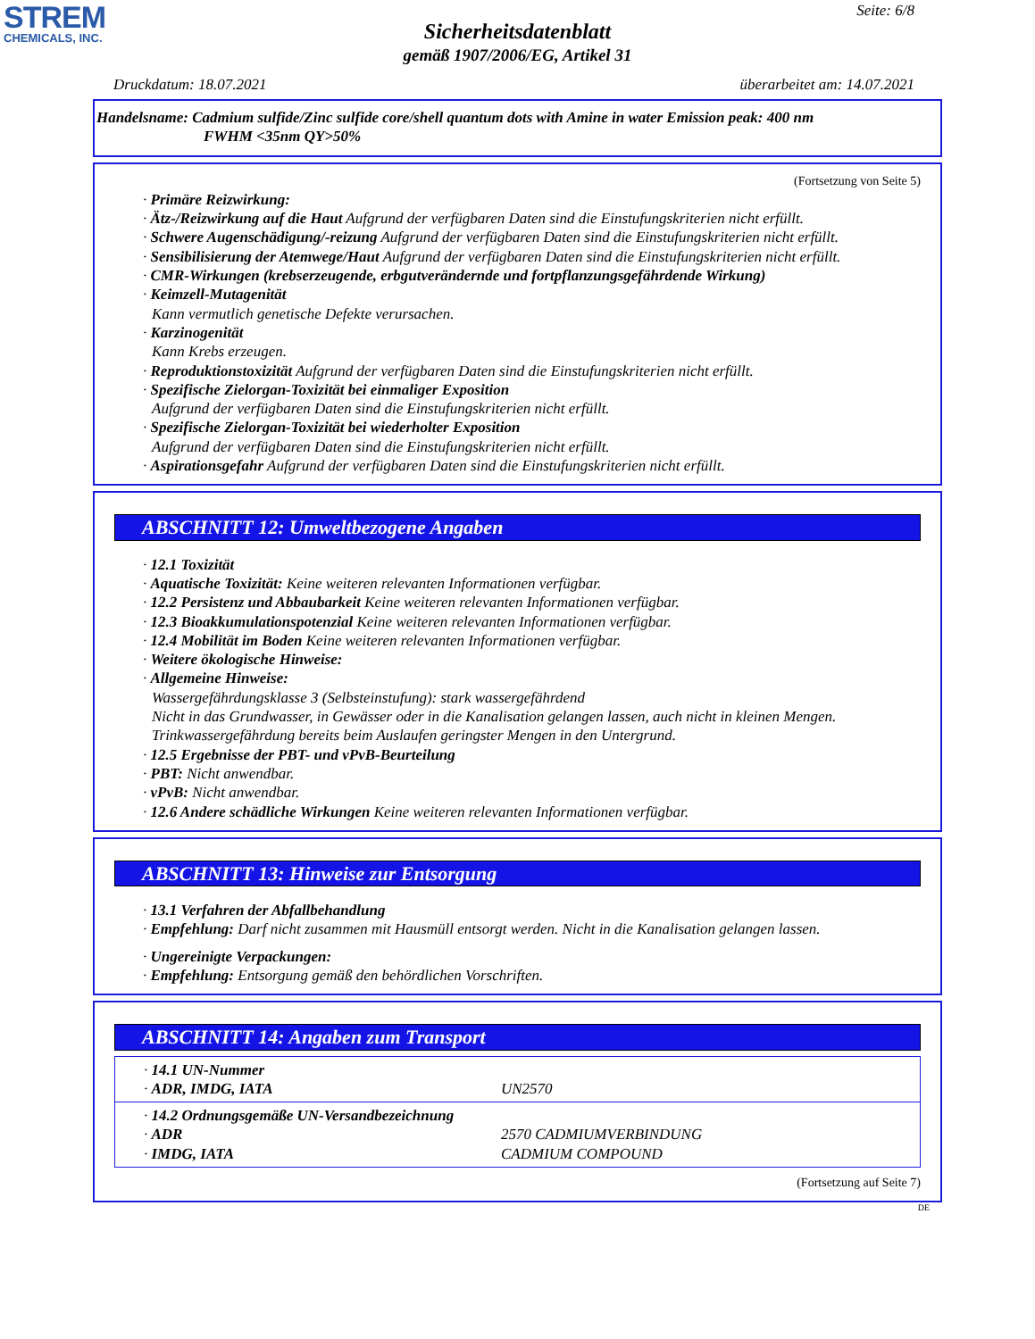STREM
CHEMICALS, INC.
Seite: 6/8
Sicherheitsdatenblatt
gemäß 1907/2006/EG, Artikel 31
Druckdatum: 18.07.2021 überarbeitet am: 14.07.2021
Handelsname: Cadmium sulfide/Zinc sulfide core/shell quantum dots with Amine in water Emission peak: 400 nm
FWHM <35nm QY>50%
(Fortsetzung von Seite 5)
· Primäre Reizwirkung:
· Ätz-/Reizwirkung auf die Haut Aufgrund der verfügbaren Daten sind die Einstufungskriterien nicht erfüllt.
· Schwere Augenschädigung/-reizung Aufgrund der verfügbaren Daten sind die Einstufungskriterien nicht erfüllt.
· Sensibilisierung der Atemwege/Haut Aufgrund der verfügbaren Daten sind die Einstufungskriterien nicht erfüllt.
· CMR-Wirkungen (krebserzeugende, erbgutverändernde und fortpflanzungsgefährdende Wirkung)
· Keimzell-Mutagenität
Kann vermutlich genetische Defekte verursachen.
· Karzinogenität
Kann Krebs erzeugen.
· Reproduktionstoxizität Aufgrund der verfügbaren Daten sind die Einstufungskriterien nicht erfüllt.
· Spezifische Zielorgan-Toxizität bei einmaliger Exposition
Aufgrund der verfügbaren Daten sind die Einstufungskriterien nicht erfüllt.
· Spezifische Zielorgan-Toxizität bei wiederholter Exposition
Aufgrund der verfügbaren Daten sind die Einstufungskriterien nicht erfüllt.
· Aspirationsgefahr Aufgrund der verfügbaren Daten sind die Einstufungskriterien nicht erfüllt.
ABSCHNITT 12: Umweltbezogene Angaben
· 12.1 Toxizität
· Aquatische Toxizität: Keine weiteren relevanten Informationen verfügbar.
· 12.2 Persistenz und Abbaubarkeit Keine weiteren relevanten Informationen verfügbar.
· 12.3 Bioakkumulationspotenzial Keine weiteren relevanten Informationen verfügbar.
· 12.4 Mobilität im Boden Keine weiteren relevanten Informationen verfügbar.
· Weitere ökologische Hinweise:
· Allgemeine Hinweise:
Wassergefährdungsklasse 3 (Selbsteinstufung): stark wassergefährdend
Nicht in das Grundwasser, in Gewässer oder in die Kanalisation gelangen lassen, auch nicht in kleinen Mengen.
Trinkwassergefährdung bereits beim Auslaufen geringster Mengen in den Untergrund.
· 12.5 Ergebnisse der PBT- und vPvB-Beurteilung
· PBT: Nicht anwendbar.
· vPvB: Nicht anwendbar.
· 12.6 Andere schädliche Wirkungen Keine weiteren relevanten Informationen verfügbar.
ABSCHNITT 13: Hinweise zur Entsorgung
· 13.1 Verfahren der Abfallbehandlung
· Empfehlung: Darf nicht zusammen mit Hausmüll entsorgt werden. Nicht in die Kanalisation gelangen lassen.
· Ungereinigte Verpackungen:
· Empfehlung: Entsorgung gemäß den behördlichen Vorschriften.
ABSCHNITT 14: Angaben zum Transport
| · 14.1 UN-Nummer · ADR, IMDG, IATA | UN2570 |
| · 14.2 Ordnungsgemäße UN-Versandbezeichnung · ADR · IMDG, IATA | 2570 CADMIUMVERBINDUNG CADMIUM COMPOUND |
(Fortsetzung auf Seite 7)
DE